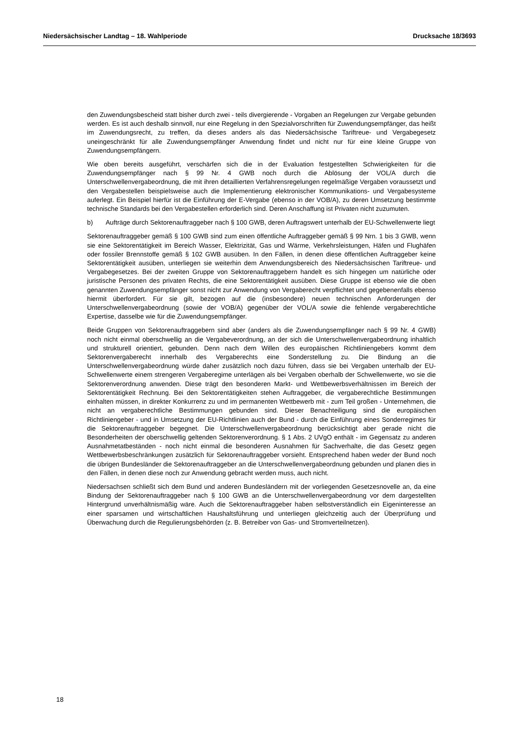Niedersächsischer Landtag – 18. Wahlperiode Drucksache 18/3693
den Zuwendungsbescheid statt bisher durch zwei - teils divergierende - Vorgaben an Regelungen zur Vergabe gebunden werden. Es ist auch deshalb sinnvoll, nur eine Regelung in den Spezialvorschriften für Zuwendungsempfänger, das heißt im Zuwendungsrecht, zu treffen, da dieses anders als das Niedersächsische Tariftreue- und Vergabegesetz uneingeschränkt für alle Zuwendungsempfänger Anwendung findet und nicht nur für eine kleine Gruppe von Zuwendungsempfängern.
Wie oben bereits ausgeführt, verschärfen sich die in der Evaluation festgestellten Schwierigkeiten für die Zuwendungsempfänger nach § 99 Nr. 4 GWB noch durch die Ablösung der VOL/A durch die Unterschwellenvergabeordnung, die mit ihren detaillierten Verfahrensregelungen regelmäßige Vergaben voraussetzt und den Vergabestellen beispielsweise auch die Implementierung elektronischer Kommunikations- und Vergabesysteme auferlegt. Ein Beispiel hierfür ist die Einführung der E-Vergabe (ebenso in der VOB/A), zu deren Umsetzung bestimmte technische Standards bei den Vergabestellen erforderlich sind. Deren Anschaffung ist Privaten nicht zuzumuten.
b) Aufträge durch Sektorenauftraggeber nach § 100 GWB, deren Auftragswert unterhalb der EU-Schwellenwerte liegt
Sektorenauftraggeber gemäß § 100 GWB sind zum einen öffentliche Auftraggeber gemäß § 99 Nrn. 1 bis 3 GWB, wenn sie eine Sektorentätigkeit im Bereich Wasser, Elektrizität, Gas und Wärme, Verkehrsleistungen, Häfen und Flughäfen oder fossiler Brennstoffe gemäß § 102 GWB ausüben. In den Fällen, in denen diese öffentlichen Auftraggeber keine Sektorentätigkeit ausüben, unterliegen sie weiterhin dem Anwendungsbereich des Niedersächsischen Tariftreue- und Vergabegesetzes. Bei der zweiten Gruppe von Sektorenauftraggebern handelt es sich hingegen um natürliche oder juristische Personen des privaten Rechts, die eine Sektorentätigkeit ausüben. Diese Gruppe ist ebenso wie die oben genannten Zuwendungsempfänger sonst nicht zur Anwendung von Vergaberecht verpflichtet und gegebenenfalls ebenso hiermit überfordert. Für sie gilt, bezogen auf die (insbesondere) neuen technischen Anforderungen der Unterschwellenvergabeordnung (sowie der VOB/A) gegenüber der VOL/A sowie die fehlende vergaberechtliche Expertise, dasselbe wie für die Zuwendungsempfänger.
Beide Gruppen von Sektorenauftraggebern sind aber (anders als die Zuwendungsempfänger nach § 99 Nr. 4 GWB) noch nicht einmal oberschwellig an die Vergabeverordnung, an der sich die Unterschwellenvergabeordnung inhaltlich und strukturell orientiert, gebunden. Denn nach dem Willen des europäischen Richtliniengebers kommt dem Sektorenvergaberecht innerhalb des Vergaberechts eine Sonderstellung zu. Die Bindung an die Unterschwellenvergabeordnung würde daher zusätzlich noch dazu führen, dass sie bei Vergaben unterhalb der EU-Schwellenwerte einem strengeren Vergaberegime unterlägen als bei Vergaben oberhalb der Schwellenwerte, wo sie die Sektorenverordnung anwenden. Diese trägt den besonderen Markt- und Wettbewerbsverhältnissen im Bereich der Sektorentätigkeit Rechnung. Bei den Sektorentätigkeiten stehen Auftraggeber, die vergaberechtliche Bestimmungen einhalten müssen, in direkter Konkurrenz zu und im permanenten Wettbewerb mit - zum Teil großen - Unternehmen, die nicht an vergaberechtliche Bestimmungen gebunden sind. Dieser Benachteiligung sind die europäischen Richtliniengeber - und in Umsetzung der EU-Richtlinien auch der Bund - durch die Einführung eines Sonderregimes für die Sektorenauftraggeber begegnet. Die Unterschwellenvergabeordnung berücksichtigt aber gerade nicht die Besonderheiten der oberschwellig geltenden Sektorenverordnung. § 1 Abs. 2 UVgO enthält - im Gegensatz zu anderen Ausnahmetatbeständen - noch nicht einmal die besonderen Ausnahmen für Sachverhalte, die das Gesetz gegen Wettbewerbsbeschränkungen zusätzlich für Sektorenauftraggeber vorsieht. Entsprechend haben weder der Bund noch die übrigen Bundesländer die Sektorenauftraggeber an die Unterschwellenvergabeordnung gebunden und planen dies in den Fällen, in denen diese noch zur Anwendung gebracht werden muss, auch nicht.
Niedersachsen schließt sich dem Bund und anderen Bundesländern mit der vorliegenden Gesetzesnovelle an, da eine Bindung der Sektorenauftraggeber nach § 100 GWB an die Unterschwellenvergabeordnung vor dem dargestellten Hintergrund unverhältnismäßig wäre. Auch die Sektorenauftraggeber haben selbstverständlich ein Eigeninteresse an einer sparsamen und wirtschaftlichen Haushaltsführung und unterliegen gleichzeitig auch der Überprüfung und Überwachung durch die Regulierungsbehörden (z. B. Betreiber von Gas- und Stromverteilnetzen).
18